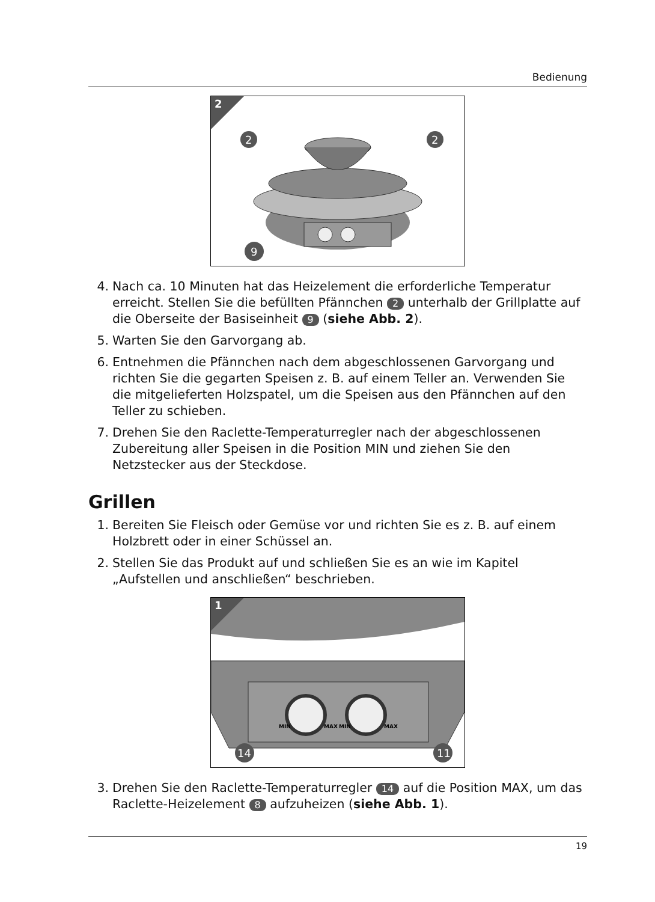Bedienung
2
2
2
9
4. Nach ca. 10 Minuten hat das Heizelement die erforderliche Temperatur erreicht. Stellen Sie die befüllten Pfännchen 2 unterhalb der Grillplatte auf die Oberseite der Basiseinheit 9 (siehe Abb. 2).
5. Warten Sie den Garvorgang ab.
6. Entnehmen die Pfännchen nach dem abgeschlossenen Garvorgang und richten Sie die gegarten Speisen z. B. auf einem Teller an. Verwenden Sie die mitgelieferten Holzspatel, um die Speisen aus den Pfännchen auf den Teller zu schieben.
7. Drehen Sie den Raclette-Temperaturregler nach der abgeschlossenen Zubereitung aller Speisen in die Position MIN und ziehen Sie den Netzstecker aus der Steckdose.
Grillen
1. Bereiten Sie Fleisch oder Gemüse vor und richten Sie es z. B. auf einem Holzbrett oder in einer Schüssel an.
2. Stellen Sie das Produkt auf und schließen Sie es an wie im Kapitel „Aufstellen und anschließen“ beschrieben.
MIN
MAX
MIN
MAX
14
11
1
3. Drehen Sie den Raclette-Temperaturregler 14 auf die Position MAX, um das Raclette-Heizelement 8 aufzuheizen (siehe Abb. 1).
19